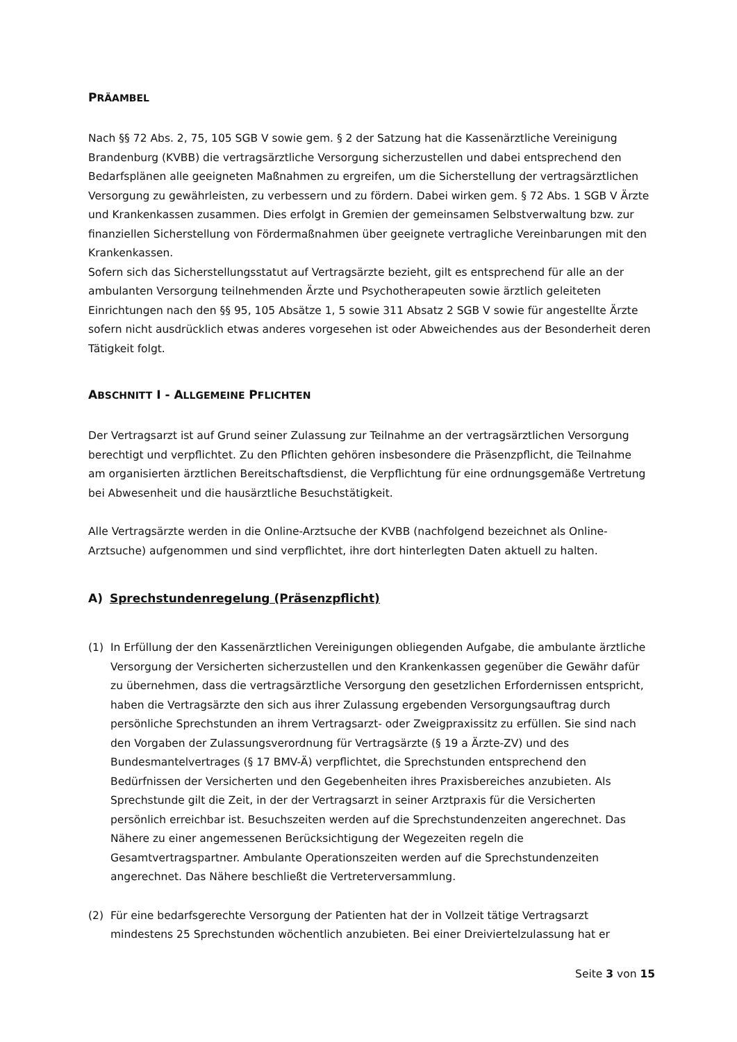PRÄAMBEL
Nach §§ 72 Abs. 2, 75, 105 SGB V sowie gem. § 2 der Satzung hat die Kassenärztliche Vereinigung Brandenburg (KVBB) die vertragsärztliche Versorgung sicherzustellen und dabei entsprechend den Bedarfsplänen alle geeigneten Maßnahmen zu ergreifen, um die Sicherstellung der vertrags­ärztlichen Versorgung zu gewährleisten, zu verbessern und zu fördern. Dabei wirken gem. § 72 Abs. 1 SGB V Ärzte und Krankenkassen zusammen. Dies erfolgt in Gremien der gemeinsamen Selbstverwaltung bzw. zur finanziellen Sicherstellung von Fördermaßnahmen über geeignete vertragliche Vereinbarungen mit den Krankenkassen.
Sofern sich das Sicherstellungsstatut auf Vertragsärzte bezieht, gilt es entsprechend für alle an der ambulanten Versorgung teilnehmenden Ärzte und Psychotherapeuten sowie ärztlich geleite­ten Einrichtungen nach den §§ 95, 105 Absätze 1, 5 sowie 311 Absatz 2 SGB V sowie für angestellte Ärzte sofern nicht ausdrücklich etwas anderes vorgesehen ist oder Abweichendes aus der Beson­derheit deren Tätigkeit folgt.
ABSCHNITT I - ALLGEMEINE PFLICHTEN
Der Vertragsarzt ist auf Grund seiner Zulassung zur Teilnahme an der vertragsärztlichen Versor­gung berechtigt und verpflichtet. Zu den Pflichten gehören insbesondere die Präsenzpflicht, die Teilnahme am organisierten ärztlichen Bereitschaftsdienst, die Verpflichtung für eine ordnungs­gemäße Vertretung bei Abwesenheit und die hausärztliche Besuchstätigkeit.
Alle Vertragsärzte werden in die Online-Arztsuche der KVBB (nachfolgend bezeichnet als Online-Arztsuche) aufgenommen und sind verpflichtet, ihre dort hinterlegten Daten aktuell zu halten.
A) Sprechstundenregelung (Präsenzpflicht)
(1) In Erfüllung der den Kassenärztlichen Vereinigungen obliegenden Aufgabe, die ambulante ärztliche Versorgung der Versicherten sicherzustellen und den Krankenkassen gegenüber die Gewähr dafür zu übernehmen, dass die vertragsärztliche Versorgung den gesetzlichen Erfor­dernissen entspricht, haben die Vertragsärzte den sich aus ihrer Zulassung ergebenden Ver­sorgungsauftrag durch persönliche Sprechstunden an ihrem Vertragsarzt- oder Zweigpraxis­sitz zu erfüllen. Sie sind nach den Vorgaben der Zulassungsverordnung für Vertragsärzte (§ 19 a Ärzte-ZV) und des Bundesmantelvertrages (§ 17 BMV-Ä) verpflichtet, die Sprechstunden ent­sprechend den Bedürfnissen der Versicherten und den Gegebenheiten ihres Praxisbereiches anzubieten. Als Sprechstunde gilt die Zeit, in der der Vertragsarzt in seiner Arztpraxis für die Versicherten persönlich erreichbar ist. Besuchszeiten werden auf die Sprechstundenzeiten angerechnet. Das Nähere zu einer angemessenen Berücksichtigung der Wegezeiten regeln die Gesamtvertragspartner. Ambulante Operationszeiten werden auf die Sprechstundenzei­ten angerechnet. Das Nähere beschließt die Vertreterversammlung.
(2) Für eine bedarfsgerechte Versorgung der Patienten hat der in Vollzeit tätige Vertragsarzt mindestens 25 Sprechstunden wöchentlich anzubieten. Bei einer Dreiviertelzulassung hat er
Seite 3 von 15